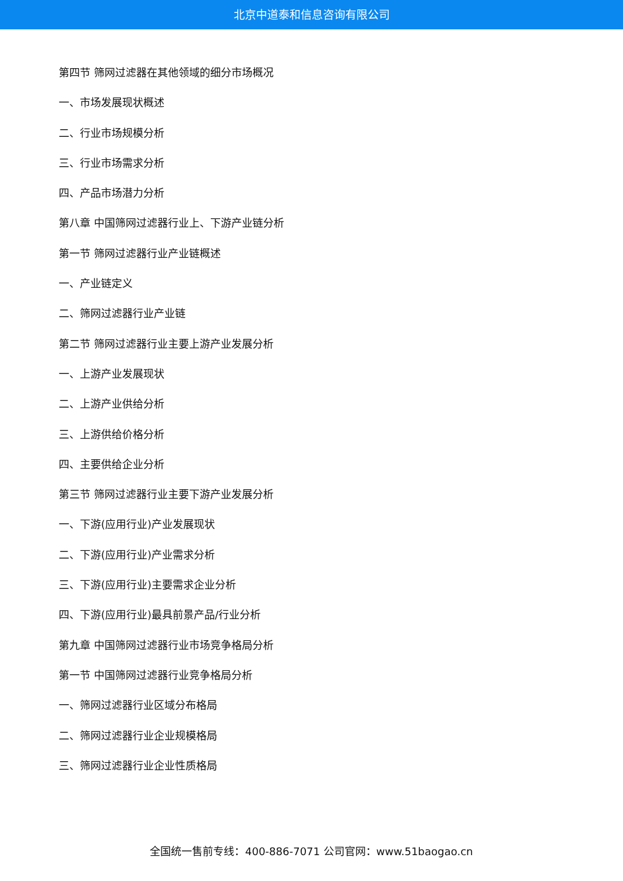北京中道泰和信息咨询有限公司
第四节 筛网过滤器在其他领域的细分市场概况
一、市场发展现状概述
二、行业市场规模分析
三、行业市场需求分析
四、产品市场潜力分析
第八章 中国筛网过滤器行业上、下游产业链分析
第一节 筛网过滤器行业产业链概述
一、产业链定义
二、筛网过滤器行业产业链
第二节 筛网过滤器行业主要上游产业发展分析
一、上游产业发展现状
二、上游产业供给分析
三、上游供给价格分析
四、主要供给企业分析
第三节 筛网过滤器行业主要下游产业发展分析
一、下游(应用行业)产业发展现状
二、下游(应用行业)产业需求分析
三、下游(应用行业)主要需求企业分析
四、下游(应用行业)最具前景产品/行业分析
第九章 中国筛网过滤器行业市场竞争格局分析
第一节 中国筛网过滤器行业竞争格局分析
一、筛网过滤器行业区域分布格局
二、筛网过滤器行业企业规模格局
三、筛网过滤器行业企业性质格局
全国统一售前专线：400-886-7071 公司官网：www.51baogao.cn